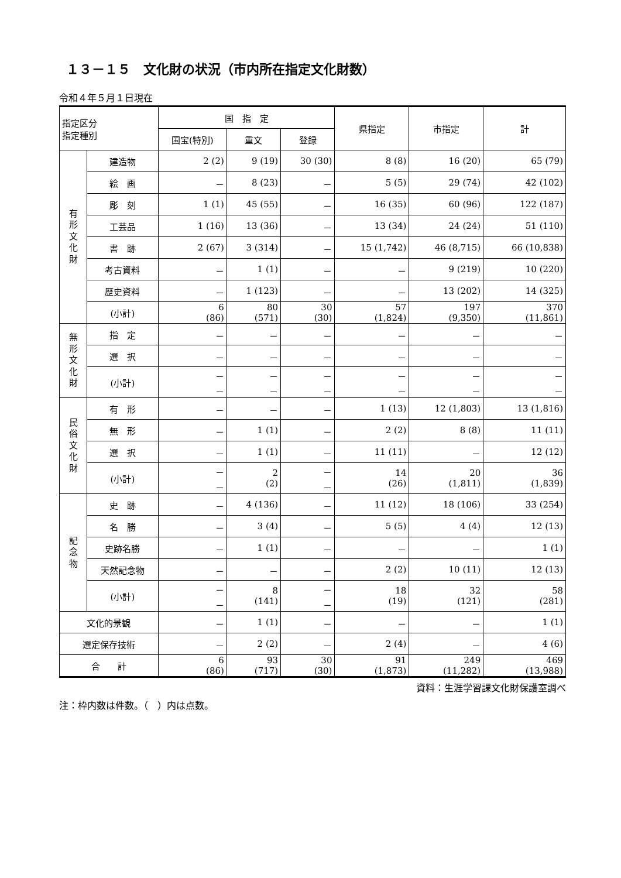１３－１５　文化財の状況（市内所在指定文化財数）
令和４年５月１日現在
| 指定区分 指定種別 | | 国 指 定 | | | 県指定 | 市指定 | 計 |
| --- | --- | --- | --- | --- | --- | --- | --- |
| | | 国宝(特別) | 重文 | 登録 | | | |
| 有 形 文 化 財 | 建造物 | 2 (2) | 9 (19) | 30 (30) | 8 (8) | 16 (20) | 65 (79) |
| | 絵 画 | － | 8 (23) | － | 5 (5) | 29 (74) | 42 (102) |
| | 彫 刻 | 1 (1) | 45 (55) | － | 16 (35) | 60 (96) | 122 (187) |
| | 工芸品 | 1 (16) | 13 (36) | － | 13 (34) | 24 (24) | 51 (110) |
| | 書 跡 | 2 (67) | 3 (314) | － | 15 (1,742) | 46 (8,715) | 66 (10,838) |
| | 考古資料 | － | 1 (1) | － | － | 9 (219) | 10 (220) |
| | 歴史資料 | － | 1 (123) | － | － | 13 (202) | 14 (325) |
| | (小計) | 6 (86) | 80 (571) | 30 (30) | 57 (1,824) | 197 (9,350) | 370 (11,861) |
| 無 形 文 化 財 | 指 定 | － | － | － | － | － | － |
| | 選 択 | － | － | － | － | － | － |
| | (小計) | － － | － － | － － | － － | － － | － － |
| 民 俗 文 化 財 | 有 形 | － | － | － | 1 (13) | 12 (1,803) | 13 (1,816) |
| | 無 形 | － | 1 (1) | － | 2 (2) | 8 (8) | 11 (11) |
| | 選 択 | － | 1 (1) | － | 11 (11) | － | 12 (12) |
| | (小計) | － － | 2 (2) | － － | 14 (26) | 20 (1,811) | 36 (1,839) |
| 記 念 物 | 史 跡 | － | 4 (136) | － | 11 (12) | 18 (106) | 33 (254) |
| | 名 勝 | － | 3 (4) | － | 5 (5) | 4 (4) | 12 (13) |
| | 史跡名勝 | － | 1 (1) | － | － | － | 1 (1) |
| | 天然記念物 | － | － | － | 2 (2) | 10 (11) | 12 (13) |
| | (小計) | － － | 8 (141) | － － | 18 (19) | 32 (121) | 58 (281) |
| 文化的景観 | | － | 1 (1) | － | － | － | 1 (1) |
| 選定保存技術 | | － | 2 (2) | － | 2 (4) | － | 4 (6) |
| 合 計 | | 6 (86) | 93 (717) | 30 (30) | 91 (1,873) | 249 (11,282) | 469 (13,988) |
資料：生涯学習課文化財保護室調べ
注：枠内数は件数。（　）内は点数。